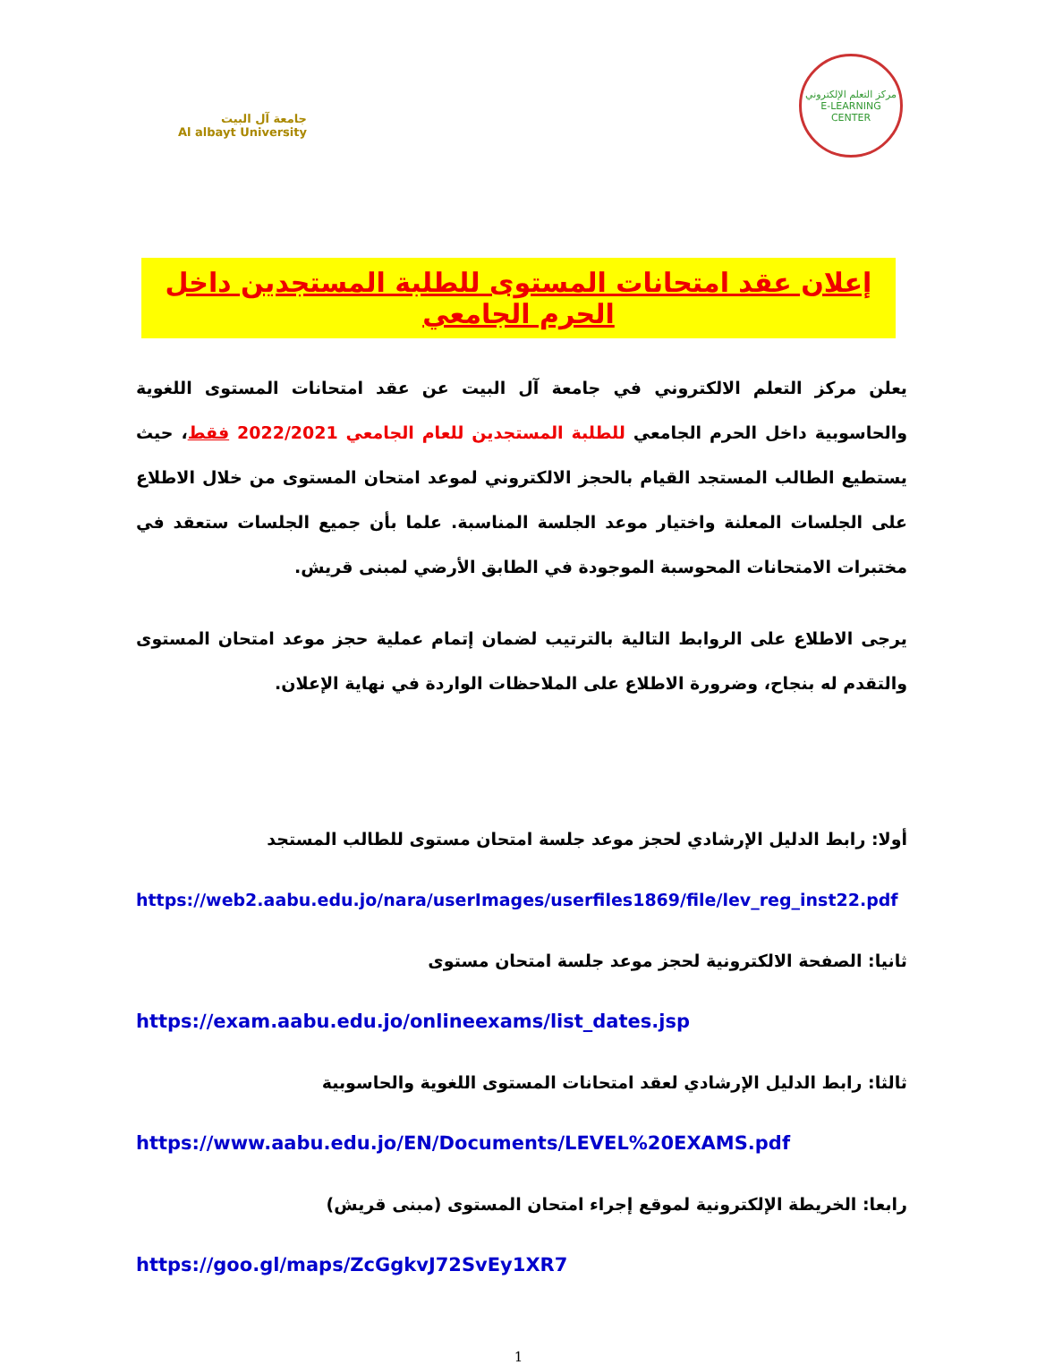مركز التعلم الإلكتروني
E-LEARNING CENTER
جامعة آل البيت
Al albayt University
إعلان عقد امتحانات المستوى للطلبة المستجدين داخل الحرم الجامعي
يعلن مركز التعلم الالكتروني في جامعة آل البيت عن عقد امتحانات المستوى اللغوية والحاسوبية داخل الحرم الجامعي للطلبة المستجدين للعام الجامعي 2022/2021 فقط، حيث يستطيع الطالب المستجد القيام بالحجز الالكتروني لموعد امتحان المستوى من خلال الاطلاع على الجلسات المعلنة واختيار موعد الجلسة المناسبة. علما بأن جميع الجلسات ستعقد في مختبرات الامتحانات المحوسبة الموجودة في الطابق الأرضي لمبنى قريش.
يرجى الاطلاع على الروابط التالية بالترتيب لضمان إتمام عملية حجز موعد امتحان المستوى والتقدم له بنجاح، وضرورة الاطلاع على الملاحظات الواردة في نهاية الإعلان.
أولا: رابط الدليل الإرشادي لحجز موعد جلسة امتحان مستوى للطالب المستجد
https://web2.aabu.edu.jo/nara/userImages/userfiles1869/file/lev_reg_inst22.pdf
ثانيا: الصفحة الالكترونية لحجز موعد جلسة امتحان مستوى
https://exam.aabu.edu.jo/onlineexams/list_dates.jsp
ثالثا: رابط الدليل الإرشادي لعقد امتحانات المستوى اللغوية والحاسوبية
https://www.aabu.edu.jo/EN/Documents/LEVEL%20EXAMS.pdf
رابعا: الخريطة الإلكترونية لموقع إجراء امتحان المستوى (مبنى قريش)
https://goo.gl/maps/ZcGgkvJ72SvEy1XR7
1